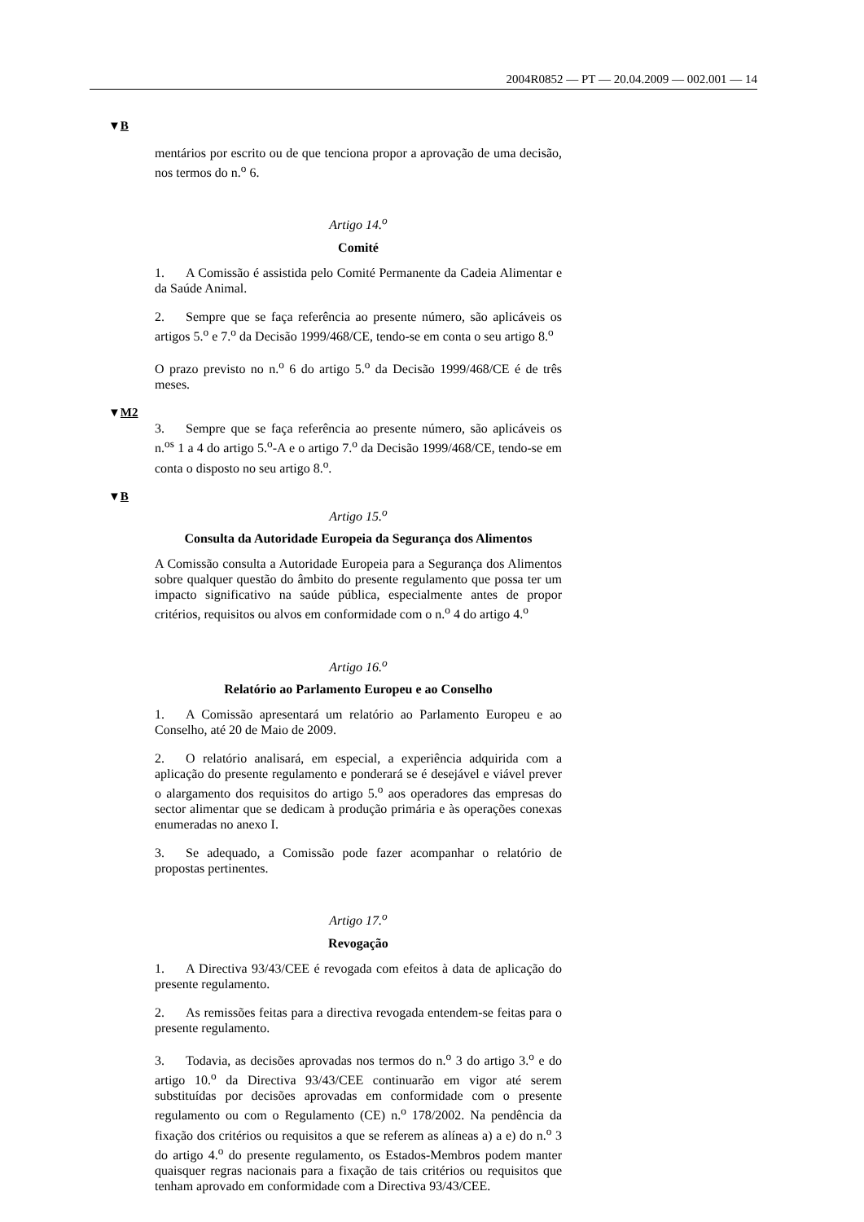2004R0852 — PT — 20.04.2009 — 002.001 — 14
▼B
mentários por escrito ou de que tenciona propor a aprovação de uma decisão, nos termos do n.<sup>o</sup> 6.
Artigo 14.<sup>o</sup>
Comité
1. A Comissão é assistida pelo Comité Permanente da Cadeia Alimentar e da Saúde Animal.
2. Sempre que se faça referência ao presente número, são aplicáveis os artigos 5.<sup>o</sup> e 7.<sup>o</sup> da Decisão 1999/468/CE, tendo-se em conta o seu artigo 8.<sup>o</sup>
O prazo previsto no n.<sup>o</sup> 6 do artigo 5.<sup>o</sup> da Decisão 1999/468/CE é de três meses.
▼M2
3. Sempre que se faça referência ao presente número, são aplicáveis os n.<sup>os</sup> 1 a 4 do artigo 5.<sup>o</sup>-A e o artigo 7.<sup>o</sup> da Decisão 1999/468/CE, tendo-se em conta o disposto no seu artigo 8.<sup>o</sup>.
▼B
Artigo 15.<sup>o</sup>
Consulta da Autoridade Europeia da Segurança dos Alimentos
A Comissão consulta a Autoridade Europeia para a Segurança dos Alimentos sobre qualquer questão do âmbito do presente regulamento que possa ter um impacto significativo na saúde pública, especialmente antes de propor critérios, requisitos ou alvos em conformidade com o n.<sup>o</sup> 4 do artigo 4.<sup>o</sup>
Artigo 16.<sup>o</sup>
Relatório ao Parlamento Europeu e ao Conselho
1. A Comissão apresentará um relatório ao Parlamento Europeu e ao Conselho, até 20 de Maio de 2009.
2. O relatório analisará, em especial, a experiência adquirida com a aplicação do presente regulamento e ponderará se é desejável e viável prever o alargamento dos requisitos do artigo 5.<sup>o</sup> aos operadores das empresas do sector alimentar que se dedicam à produção primária e às operações conexas enumeradas no anexo I.
3. Se adequado, a Comissão pode fazer acompanhar o relatório de propostas pertinentes.
Artigo 17.<sup>o</sup>
Revogação
1. A Directiva 93/43/CEE é revogada com efeitos à data de aplicação do presente regulamento.
2. As remissões feitas para a directiva revogada entendem-se feitas para o presente regulamento.
3. Todavia, as decisões aprovadas nos termos do n.<sup>o</sup> 3 do artigo 3.<sup>o</sup> e do artigo 10.<sup>o</sup> da Directiva 93/43/CEE continuarão em vigor até serem substituídas por decisões aprovadas em conformidade com o presente regulamento ou com o Regulamento (CE) n.<sup>o</sup> 178/2002. Na pendência da fixação dos critérios ou requisitos a que se referem as alíneas a) a e) do n.<sup>o</sup> 3 do artigo 4.<sup>o</sup> do presente regulamento, os Estados-Membros podem manter quaisquer regras nacionais para a fixação de tais critérios ou requisitos que tenham aprovado em conformidade com a Directiva 93/43/CEE.